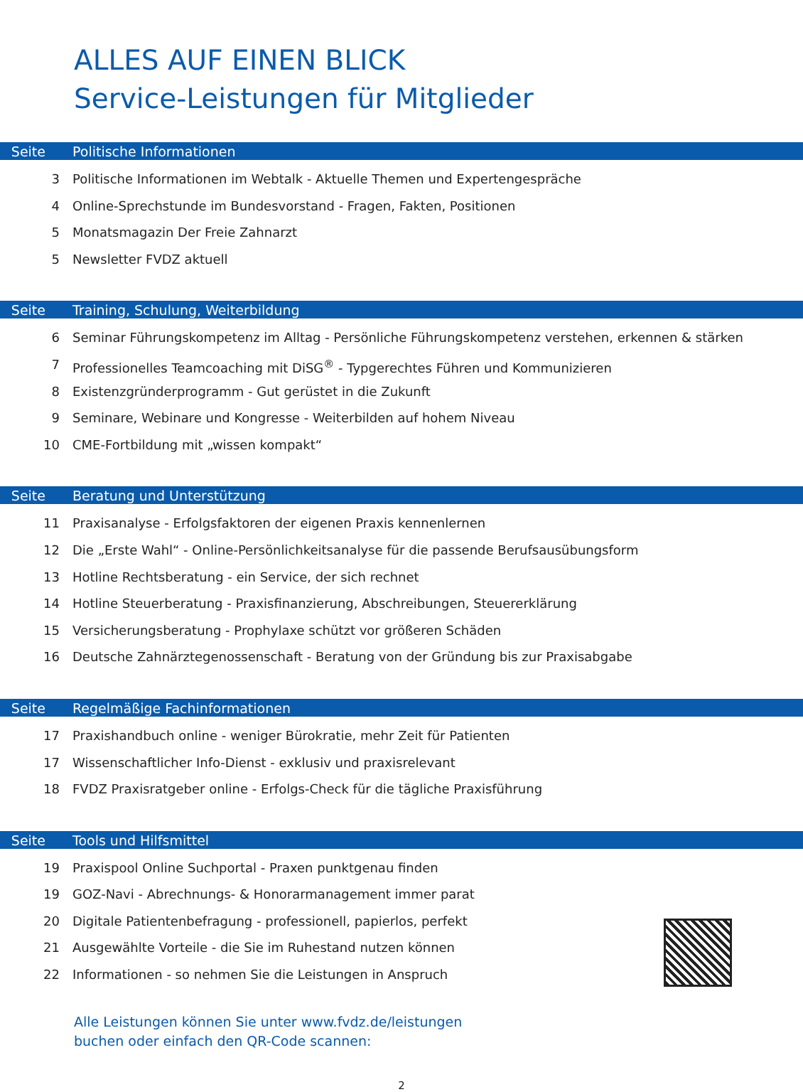ALLES AUF EINEN BLICK
Service-Leistungen für Mitglieder
Seite Politische Informationen
3 Politische Informationen im Webtalk - Aktuelle Themen und Expertengespräche
4 Online-Sprechstunde im Bundesvorstand - Fragen, Fakten, Positionen
5 Monatsmagazin Der Freie Zahnarzt
5 Newsletter FVDZ aktuell
Seite Training, Schulung, Weiterbildung
6 Seminar Führungskompetenz im Alltag - Persönliche Führungskompetenz verstehen, erkennen & stärken
7 Professionelles Teamcoaching mit DiSG<sup>®</sup> - Typgerechtes Führen und Kommunizieren
8 Existenzgründerprogramm - Gut gerüstet in die Zukunft
9 Seminare, Webinare und Kongresse - Weiterbilden auf hohem Niveau
10 CME-Fortbildung mit „wissen kompakt“
Seite Beratung und Unterstützung
11 Praxisanalyse - Erfolgsfaktoren der eigenen Praxis kennenlernen
12 Die „Erste Wahl“ - Online-Persönlichkeitsanalyse für die passende Berufsausübungsform
13 Hotline Rechtsberatung - ein Service, der sich rechnet
14 Hotline Steuerberatung - Praxisfinanzierung, Abschreibungen, Steuererklärung
15 Versicherungsberatung - Prophylaxe schützt vor größeren Schäden
16 Deutsche Zahnärztegenossenschaft - Beratung von der Gründung bis zur Praxisabgabe
Seite Regelmäßige Fachinformationen
17 Praxishandbuch online - weniger Bürokratie, mehr Zeit für Patienten
17 Wissenschaftlicher Info-Dienst - exklusiv und praxisrelevant
18 FVDZ Praxisratgeber online - Erfolgs-Check für die tägliche Praxisführung
Seite Tools und Hilfsmittel
19 Praxispool Online Suchportal - Praxen punktgenau finden
19 GOZ-Navi - Abrechnungs- & Honorarmanagement immer parat
20 Digitale Patientenbefragung - professionell, papierlos, perfekt
21 Ausgewählte Vorteile - die Sie im Ruhestand nutzen können
22 Informationen - so nehmen Sie die Leistungen in Anspruch
Alle Leistungen können Sie unter www.fvdz.de/leistungen
buchen oder einfach den QR-Code scannen:
2